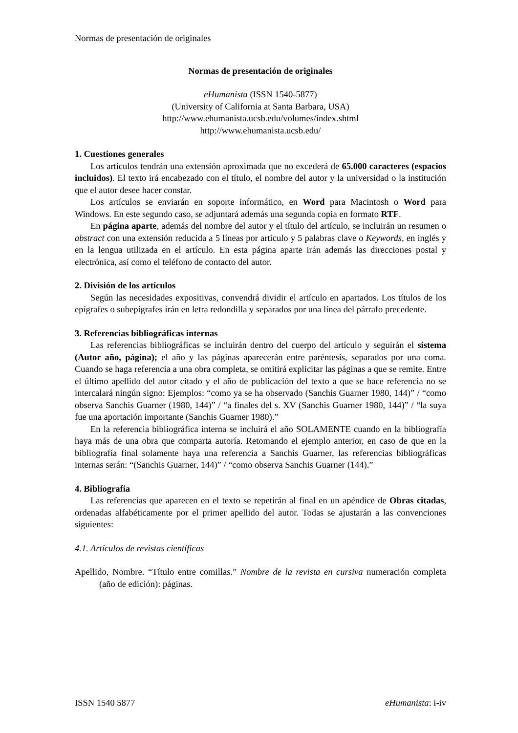Normas de presentación de originales
Normas de presentación de originales
eHumanista (ISSN 1540-5877)
(University of California at Santa Barbara, USA)
http://www.ehumanista.ucsb.edu/volumes/index.shtml
http://www.ehumanista.ucsb.edu/
1. Cuestiones generales
Los artículos tendrán una extensión aproximada que no excederá de 65.000 caracteres (espacios incluidos). El texto irá encabezado con el título, el nombre del autor y la universidad o la institución que el autor desee hacer constar.
Los artículos se enviarán en soporte informático, en Word para Macintosh o Word para Windows. En este segundo caso, se adjuntará además una segunda copia en formato RTF.
En página aparte, además del nombre del autor y el título del artículo, se incluirán un resumen o abstract con una extensión reducida a 5 líneas por artículo y 5 palabras clave o Keywords, en inglés y en la lengua utilizada en el artículo. En esta página aparte irán además las direcciones postal y electrónica, así como el teléfono de contacto del autor.
2. División de los artículos
Según las necesidades expositivas, convendrá dividir el artículo en apartados. Los títulos de los epígrafes o subepígrafes irán en letra redondilla y separados por una línea del párrafo precedente.
3. Referencias bibliográficas internas
Las referencias bibliográficas se incluirán dentro del cuerpo del artículo y seguirán el sistema (Autor año, página); el año y las páginas aparecerán entre paréntesis, separados por una coma. Cuando se haga referencia a una obra completa, se omitirá explicitar las páginas a que se remite. Entre el último apellido del autor citado y el año de publicación del texto a que se hace referencia no se intercalará ningún signo: Ejemplos: “como ya se ha observado (Sanchis Guarner 1980, 144)” / “como observa Sanchis Guarner (1980, 144)” / “a finales del s. XV (Sanchis Guarner 1980, 144)” / “la suya fue una aportación importante (Sanchis Guarner 1980).”
En la referencia bibliográfica interna se incluirá el año SOLAMENTE cuando en la bibliografía haya más de una obra que comparta autoría. Retomando el ejemplo anterior, en caso de que en la bibliografía final solamente haya una referencia a Sanchis Guarner, las referencias bibliográficas internas serán: “(Sanchis Guarner, 144)” / “como observa Sanchis Guarner (144).”
4. Bibliografia
Las referencias que aparecen en el texto se repetirán al final en un apéndice de Obras citadas, ordenadas alfabéticamente por el primer apellido del autor. Todas se ajustarán a las convenciones siguientes:
4.1. Artículos de revistas científicas
Apellido, Nombre. “Título entre comillas.” Nombre de la revista en cursiva numeración completa (año de edición): páginas.
ISSN 1540 5877 eHumanista: i-iv